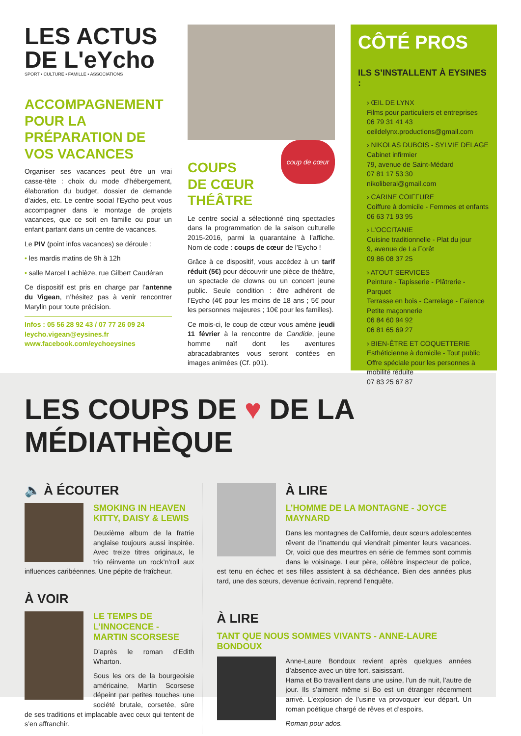LES ACTUS
DE L'eYcho
SPORT • CULTURE • FAMILLE • ASSOCIATIONS
ACCOMPAGNEMENT POUR LA PRÉPARATION DE VOS VACANCES
Organiser ses vacances peut être un vrai casse-tête : choix du mode d’hébergement, élaboration du budget, dossier de demande d’aides, etc. Le centre social l’Eycho peut vous accompagner dans le montage de projets vacances, que ce soit en famille ou pour un enfant partant dans un centre de vacances.
Le PIV (point infos vacances) se déroule :
• les mardis matins de 9h à 12h
• salle Marcel Lachièze, rue Gilbert Caudéran
Ce dispositif est pris en charge par l’antenne du Vigean, n’hésitez pas à venir rencontrer Marylin pour toute précision.
Infos : 05 56 28 92 43 / 07 77 26 09 24
leycho.vigean@eysines.fr
www.facebook.com/eychoeysines
coup de cœur
COUPS
DE CŒUR
THÉÂTRE
Le centre social a sélectionné cinq spectacles dans la programmation de la saison culturelle 2015-2016, parmi la quarantaine à l’affiche. Nom de code : coups de cœur de l’Eycho !
Grâce à ce dispositif, vous accédez à un tarif réduit (5€) pour découvrir une pièce de théâtre, un spectacle de clowns ou un concert jeune public. Seule condition : être adhérent de l’Eycho (4€ pour les moins de 18 ans ; 5€ pour les personnes majeures ; 10€ pour les familles).
Ce mois-ci, le coup de cœur vous amène jeudi 11 février à la rencontre de Candide, jeune homme naïf dont les aventures abracadabrantes vous seront contées en images animées (Cf. p01).
CÔTÉ PROS
ILS S’INSTALLENT À EYSINES :
› ŒIL DE LYNX
Films pour particuliers et entreprises
06 79 31 41 43
oeildelynx.productions@gmail.com
› NIKOLAS DUBOIS - SYLVIE DELAGE
Cabinet infirmier
79, avenue de Saint-Médard
07 81 17 53 30
nikoliberal@gmail.com
› CARINE COIFFURE
Coiffure à domicile - Femmes et enfants
06 63 71 93 95
› L’OCCITANIE
Cuisine traditionnelle - Plat du jour
9, avenue de La Forêt
09 86 08 37 25
› ATOUT SERVICES
Peinture - Tapisserie - Plâtrerie - Parquet
Terrasse en bois - Carrelage - Faïence
Petite maçonnerie
06 84 60 94 92
06 81 65 69 27
› BIEN-ÊTRE ET COQUETTERIE
Esthéticienne à domicile - Tout public
Offre spéciale pour les personnes à mobilité réduite
07 83 25 67 87
LES COUPS DE ♥ DE LA MÉDIATHÈQUE
🔈 À ÉCOUTER
SMOKING IN HEAVEN
KITTY, DAISY & LEWIS
Deuxième album de la fratrie anglaise toujours aussi inspirée. Avec treize titres originaux, le trio réinvente un rock’n’roll aux influences caribéennes. Une pépite de fraîcheur.
À VOIR
LE TEMPS DE L’INNOCENCE - MARTIN SCORSESE
D’après le roman d’Edith Wharton.
Sous les ors de la bourgeoisie américaine, Martin Scorsese dépeint par petites touches une société brutale, corsetée, sûre de ses traditions et implacable avec ceux qui tentent de s’en affranchir.
À LIRE
L’HOMME DE LA MONTAGNE - JOYCE MAYNARD
Dans les montagnes de Californie, deux sœurs adolescentes rêvent de l’inattendu qui viendrait pimenter leurs vacances. Or, voici que des meurtres en série de femmes sont commis dans le voisinage. Leur père, célèbre inspecteur de police, est tenu en échec et ses filles assistent à sa déchéance. Bien des années plus tard, une des sœurs, devenue écrivain, reprend l’enquête.
À LIRE
TANT QUE NOUS SOMMES VIVANTS - ANNE-LAURE BONDOUX
Anne-Laure Bondoux revient après quelques années d’absence avec un titre fort, saisissant.
Hama et Bo travaillent dans une usine, l’un de nuit, l’autre de jour. Ils s’aiment même si Bo est un étranger récemment arrivé. L’explosion de l’usine va provoquer leur départ. Un roman poétique chargé de rêves et d’espoirs.
Roman pour ados.